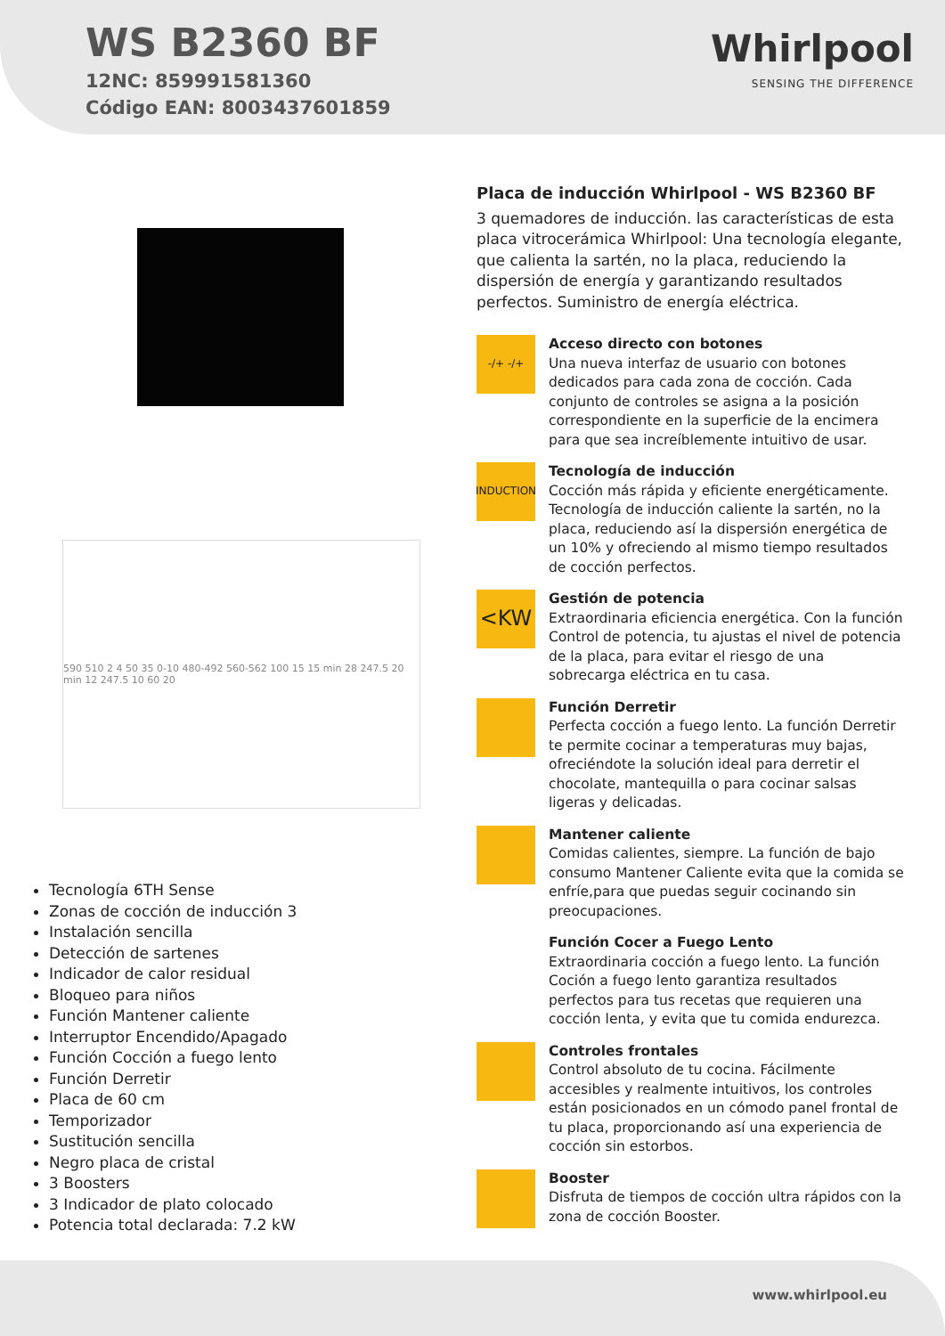WS B2360 BF
12NC: 859991581360
Código EAN: 8003437601859
Whirlpool
SENSING THE DIFFERENCE
590 510 2 4 50 35 0-10 480-492 560-562 100 15 15 min 28 247.5 20 min 12 247.5 10 60 20
Tecnología 6TH Sense
Zonas de cocción de inducción 3
Instalación sencilla
Detección de sartenes
Indicador de calor residual
Bloqueo para niños
Función Mantener caliente
Interruptor Encendido/Apagado
Función Cocción a fuego lento
Función Derretir
Placa de 60 cm
Temporizador
Sustitución sencilla
Negro placa de cristal
3 Boosters
3 Indicador de plato colocado
Potencia total declarada: 7.2 kW
Placa de inducción Whirlpool - WS B2360 BF
3 quemadores de inducción. las características de esta placa vitrocerámica Whirlpool: Una tecnología elegante, que calienta la sartén, no la placa, reduciendo la dispersión de energía y garantizando resultados perfectos. Suministro de energía eléctrica.
-/+ -/+
Acceso directo con botones
Una nueva interfaz de usuario con botones dedicados para cada zona de cocción. Cada conjunto de controles se asigna a la posición correspondiente en la superficie de la encimera para que sea increíblemente intuitivo de usar.
INDUCTION
Tecnología de inducción
Cocción más rápida y eficiente energéticamente. Tecnología de inducción caliente la sartén, no la placa, reduciendo así la dispersión energética de un 10% y ofreciendo al mismo tiempo resultados de cocción perfectos.
<KW
Gestión de potencia
Extraordinaria eficiencia energética. Con la función Control de potencia, tu ajustas el nivel de potencia de la placa, para evitar el riesgo de una sobrecarga eléctrica en tu casa.
Función Derretir
Perfecta cocción a fuego lento. La función Derretir te permite cocinar a temperaturas muy bajas, ofreciéndote la solución ideal para derretir el chocolate, mantequilla o para cocinar salsas ligeras y delicadas.
Mantener caliente
Comidas calientes, siempre. La función de bajo consumo Mantener Caliente evita que la comida se enfríe,para que puedas seguir cocinando sin preocupaciones.
Función Cocer a Fuego Lento
Extraordinaria cocción a fuego lento. La función Coción a fuego lento garantiza resultados perfectos para tus recetas que requieren una cocción lenta, y evita que tu comida endurezca.
Controles frontales
Control absoluto de tu cocina. Fácilmente accesibles y realmente intuitivos, los controles están posicionados en un cómodo panel frontal de tu placa, proporcionando así una experiencia de cocción sin estorbos.
Booster
Disfruta de tiempos de cocción ultra rápidos con la zona de cocción Booster.
www.whirlpool.eu